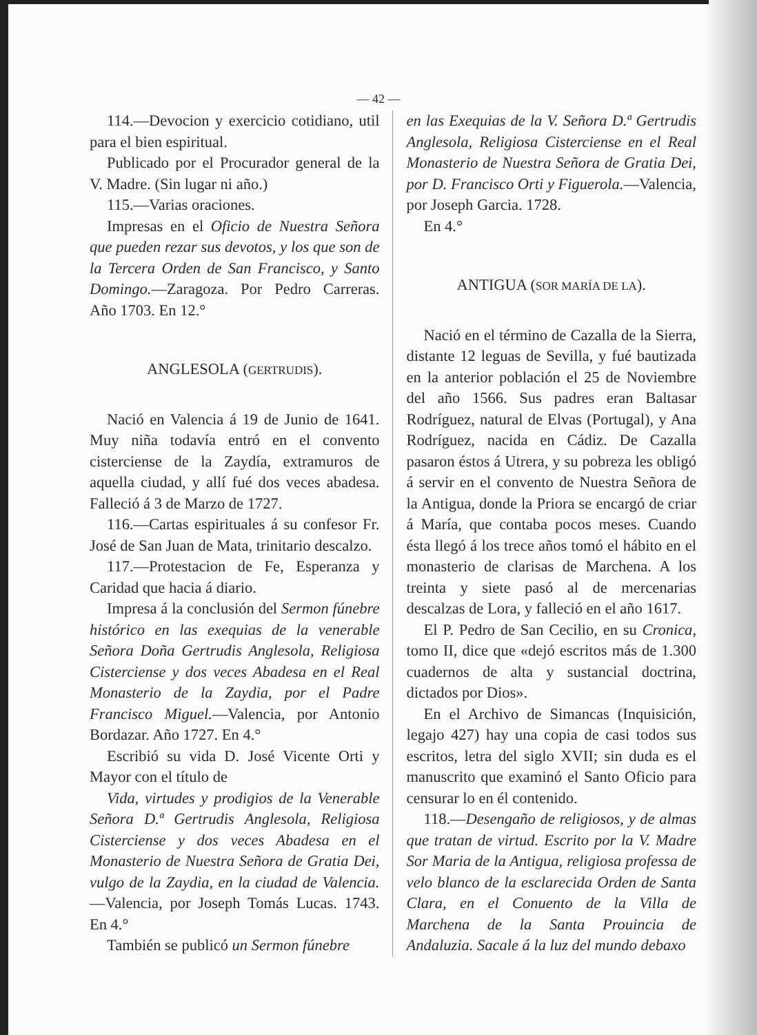— 42 —
114.—Devocion y exercicio cotidiano, util para el bien espiritual.
Publicado por el Procurador general de la V. Madre. (Sin lugar ni año.)
115.—Varias oraciones.
Impresas en el Oficio de Nuestra Señora que pueden rezar sus devotos, y los que son de la Tercera Orden de San Francisco, y Santo Domingo.—Zaragoza. Por Pedro Carreras. Año 1703. En 12.°
ANGLESOLA (GERTRUDIS).
Nació en Valencia á 19 de Junio de 1641. Muy niña todavía entró en el convento cisterciense de la Zaydía, extramuros de aquella ciudad, y allí fué dos veces abadesa. Falleció á 3 de Marzo de 1727.
116.—Cartas espirituales á su confesor Fr. José de San Juan de Mata, trinitario descalzo.
117.—Protestacion de Fe, Esperanza y Caridad que hacia á diario.
Impresa á la conclusión del Sermon fúnebre histórico en las exequias de la venerable Señora Doña Gertrudis Anglesola, Religiosa Cisterciense y dos veces Abadesa en el Real Monasterio de la Zaydia, por el Padre Francisco Miguel.—Valencia, por Antonio Bordazar. Año 1727. En 4.°
Escribió su vida D. José Vicente Orti y Mayor con el título de
Vida, virtudes y prodigios de la Venerable Señora D.ª Gertrudis Anglesola, Religiosa Cisterciense y dos veces Abadesa en el Monasterio de Nuestra Señora de Gratia Dei, vulgo de la Zaydia, en la ciudad de Valencia.—Valencia, por Joseph Tomás Lucas. 1743. En 4.°
También se publicó un Sermon fúnebre
en las Exequias de la V. Señora D.ª Gertrudis Anglesola, Religiosa Cisterciense en el Real Monasterio de Nuestra Señora de Gratia Dei, por D. Francisco Orti y Figuerola.—Valencia, por Joseph Garcia. 1728.
En 4.°
ANTIGUA (SOR MARÍA DE LA).
Nació en el término de Cazalla de la Sierra, distante 12 leguas de Sevilla, y fué bautizada en la anterior población el 25 de Noviembre del año 1566. Sus padres eran Baltasar Rodríguez, natural de Elvas (Portugal), y Ana Rodríguez, nacida en Cádiz. De Cazalla pasaron éstos á Utrera, y su pobreza les obligó á servir en el convento de Nuestra Señora de la Antigua, donde la Priora se encargó de criar á María, que contaba pocos meses. Cuando ésta llegó á los trece años tomó el hábito en el monasterio de clarisas de Marchena. A los treinta y siete pasó al de mercenarias descalzas de Lora, y falleció en el año 1617.
El P. Pedro de San Cecilio, en su Cronica, tomo II, dice que «dejó escritos más de 1.300 cuadernos de alta y sustancial doctrina, dictados por Dios».
En el Archivo de Simancas (Inquisición, legajo 427) hay una copia de casi todos sus escritos, letra del siglo XVII; sin duda es el manuscrito que examinó el Santo Oficio para censurar lo en él contenido.
118.—Desengaño de religiosos, y de almas que tratan de virtud. Escrito por la V. Madre Sor Maria de la Antigua, religiosa professa de velo blanco de la esclarecida Orden de Santa Clara, en el Conuento de la Villa de Marchena de la Santa Prouincia de Andaluzia. Sacale á la luz del mundo debaxo